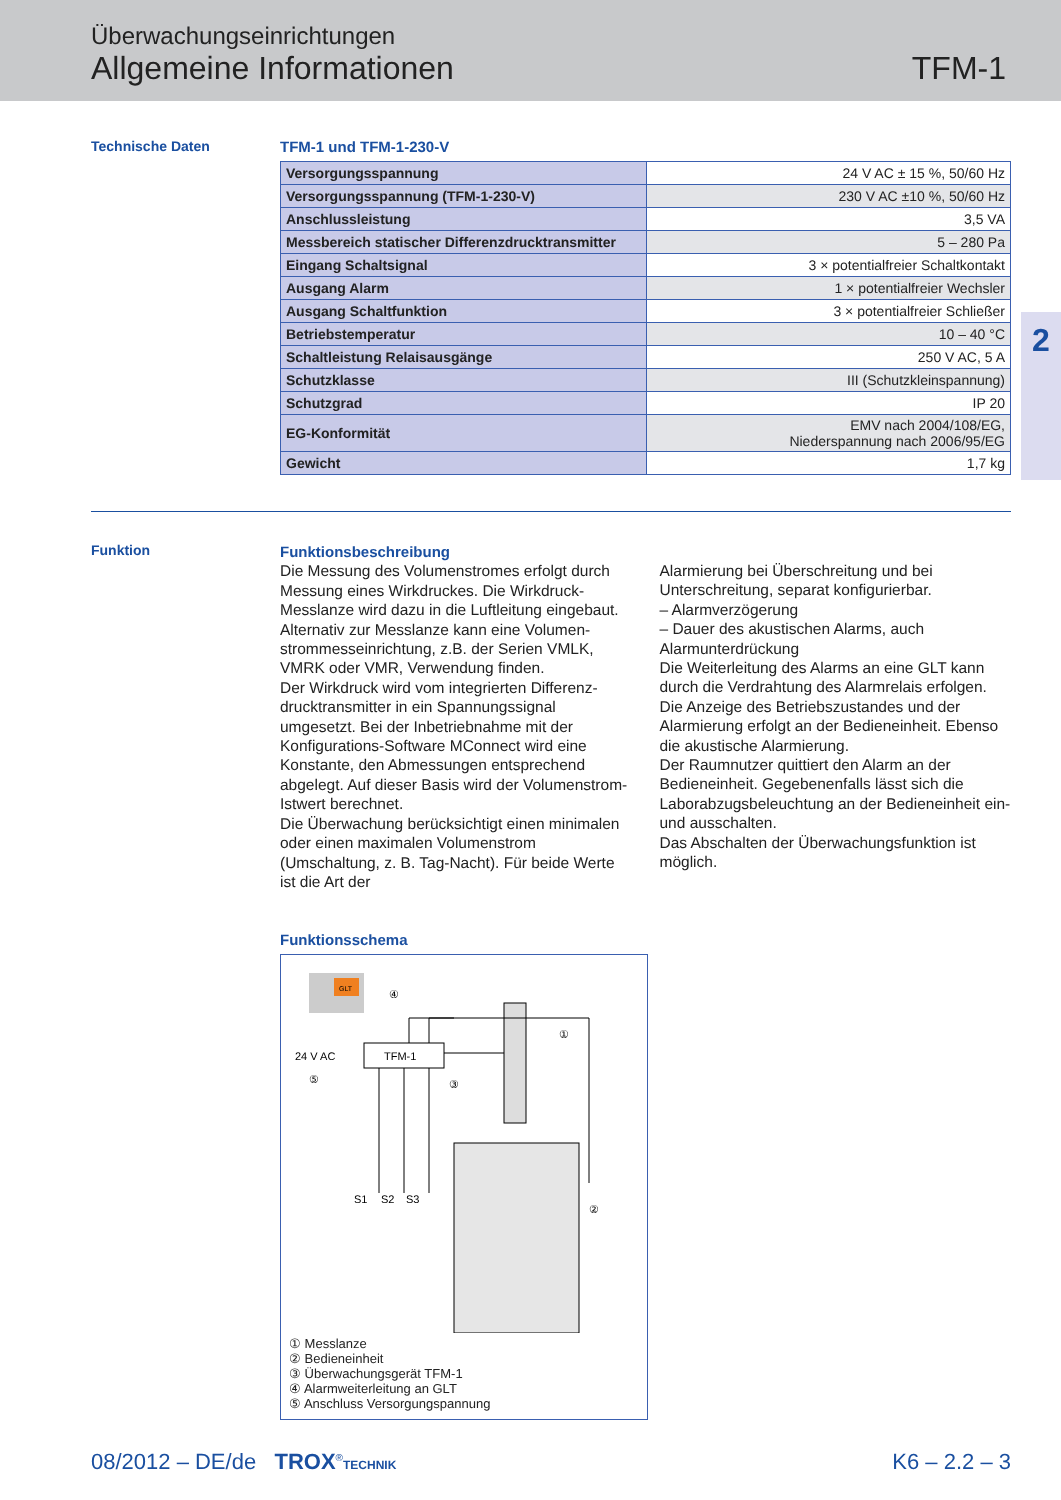Überwachungseinrichtungen
Allgemeine Informationen
TFM-1
2
Technische Daten TFM-1 und TFM-1-230-V
| Versorgungsspannung | 24 V AC ± 15 %, 50/60 Hz |
| Versorgungsspannung (TFM-1-230-V) | 230 V AC ±10 %, 50/60 Hz |
| Anschlussleistung | 3,5 VA |
| Messbereich statischer Differenzdrucktransmitter | 5 – 280 Pa |
| Eingang Schaltsignal | 3 × potentialfreier Schaltkontakt |
| Ausgang Alarm | 1 × potentialfreier Wechsler |
| Ausgang Schaltfunktion | 3 × potentialfreier Schließer |
| Betriebstemperatur | 10 – 40 °C |
| Schaltleistung Relaisausgänge | 250 V AC, 5 A |
| Schutzklasse | III (Schutzkleinspannung) |
| Schutzgrad | IP 20 |
| EG-Konformität | EMV nach 2004/108/EG, Niederspannung nach 2006/95/EG |
| Gewicht | 1,7 kg |
Funktion
Funktionsbeschreibung
Die Messung des Volumenstromes erfolgt durch Messung eines Wirkdruckes. Die Wirkdruck-Messlanze wird dazu in die Luftleitung eingebaut. Alternativ zur Messlanze kann eine Volumen­strommesseinrichtung, z.B. der Serien VMLK, VMRK oder VMR, Verwendung finden.
Der Wirkdruck wird vom integrierten Differenz­drucktransmitter in ein Spannungssignal umgesetzt. Bei der Inbetriebnahme mit der Konfigurations-Software MConnect wird eine Konstante, den Abmessungen entsprechend abgelegt. Auf dieser Basis wird der Volumen­strom-Istwert berechnet.
Die Überwachung berücksichtigt einen minimalen oder einen maximalen Volumenstrom (Umschaltung, z. B. Tag-Nacht). Für beide Werte ist die Art der
Alarmierung bei Überschreitung und bei Unterschreitung, separat konfigurierbar.
– Alarmverzögerung
– Dauer des akustischen Alarms, auch Alarmunterdrückung
Die Weiterleitung des Alarms an eine GLT kann durch die Verdrahtung des Alarmrelais erfolgen. Die Anzeige des Betriebszustandes und der Alarmierung erfolgt an der Bedieneinheit. Ebenso die akustische Alarmierung.
Der Raumnutzer quittiert den Alarm an der Bedieneinheit. Gegebenenfalls lässt sich die Laborabzugsbeleuchtung an der Bedieneinheit ein- und ausschalten.
Das Abschalten der Überwachungsfunktion ist möglich.
Funktionsschema
GLT
④
TFM-1
24 V AC
⑤
③
①
②
S1
S2
S3
① Messlanze
② Bedieneinheit
③ Überwachungsgerät TFM-1
④ Alarmweiterleitung an GLT
⑤ Anschluss Versorgungspannung
08/2012 – DE/de TROX<sup>®</sup>TECHNIK K6 – 2.2 – 3